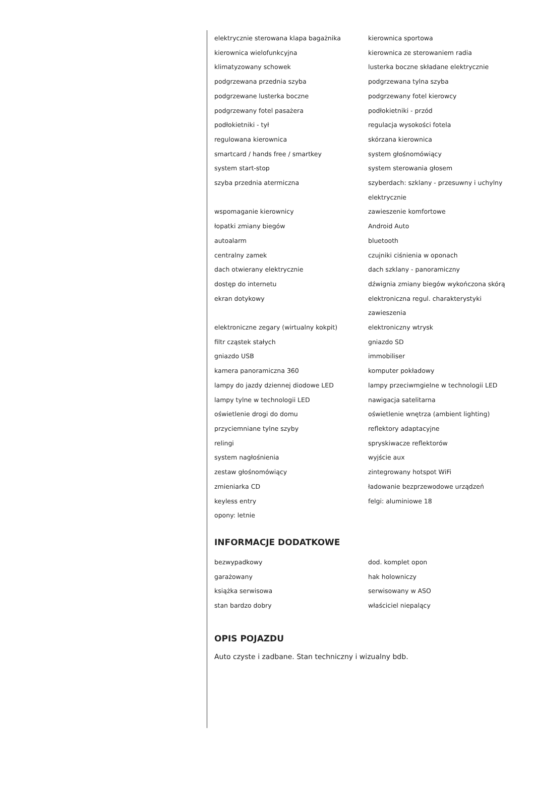elektrycznie sterowana klapa bagażnika
kierownica sportowa
kierownica wielofunkcyjna
kierownica ze sterowaniem radia
klimatyzowany schowek
lusterka boczne składane elektrycznie
podgrzewana przednia szyba
podgrzewana tylna szyba
podgrzewane lusterka boczne
podgrzewany fotel kierowcy
podgrzewany fotel pasażera
podłokietniki - przód
podłokietniki - tył
regulacja wysokości fotela
regulowana kierownica
skórzana kierownica
smartcard / hands free / smartkey
system głośnomówiący
system start-stop
system sterowania głosem
szyba przednia atermiczna
szyberdach: szklany - przesuwny i uchylny elektrycznie
wspomaganie kierownicy
zawieszenie komfortowe
łopatki zmiany biegów
Android Auto
autoalarm
bluetooth
centralny zamek
czujniki ciśnienia w oponach
dach otwierany elektrycznie
dach szklany - panoramiczny
dostęp do internetu
dźwignia zmiany biegów wykończona skórą
ekran dotykowy
elektroniczna regul. charakterystyki zawieszenia
elektroniczne zegary (wirtualny kokpit)
elektroniczny wtrysk
filtr cząstek stałych
gniazdo SD
gniazdo USB
immobiliser
kamera panoramiczna 360
komputer pokładowy
lampy do jazdy dziennej diodowe LED
lampy przeciwmgielne w technologii LED
lampy tylne w technologii LED
nawigacja satelitarna
oświetlenie drogi do domu
oświetlenie wnętrza (ambient lighting)
przyciemniane tylne szyby
reflektory adaptacyjne
relingi
spryskiwacze reflektorów
system nagłośnienia
wyjście aux
zestaw głośnomówiący
zintegrowany hotspot WiFi
zmieniarka CD
ładowanie bezprzewodowe urządzeń
keyless entry
felgi: aluminiowe 18
opony: letnie
INFORMACJE DODATKOWE
bezwypadkowy
dod. komplet opon
garażowany
hak holowniczy
książka serwisowa
serwisowany w ASO
stan bardzo dobry
właściciel niepalący
OPIS POJAZDU
Auto czyste i zadbane. Stan techniczny i wizualny bdb.